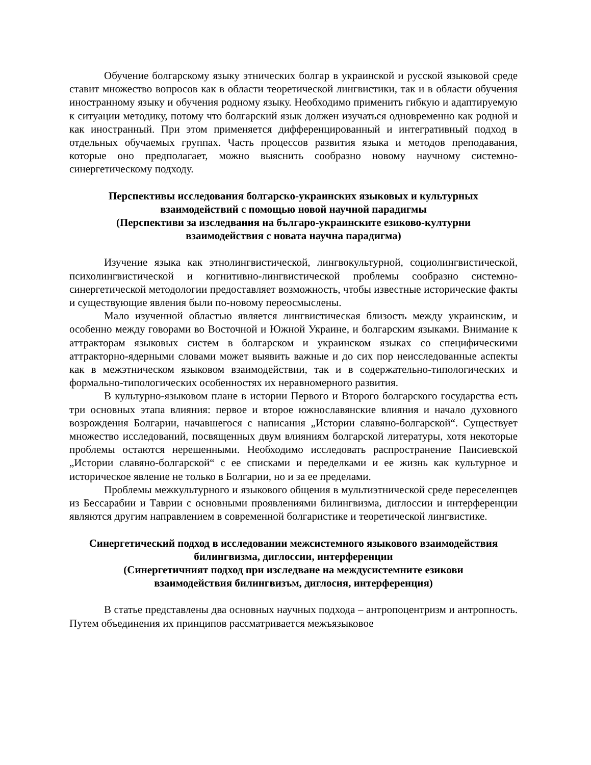Обучение болгарскому языку этнических болгар в украинской и русской языковой среде ставит множество вопросов как в области теоретической лингвистики, так и в области обучения иностранному языку и обучения родному языку. Необходимо применить гибкую и адаптируемую к ситуации методику, потому что болгарский язык должен изучаться одновременно как родной и как иностранный. При этом применяется дифференцированный и интегративный подход в отдельных обучаемых группах. Часть процессов развития языка и методов преподавания, которые оно предполагает, можно выяснить сообразно новому научному системно-синергетическому подходу.
Перспективы исследования болгарско-украинских языковых и культурных
взаимодействий с помощью новой научной парадигмы
(Перспективи за изследвания на българо-украинските езиково-културни
взаимодействия с новата научна парадигма)
Изучение языка как этнолингвистической, лингвокультурной, социолингвистической, психолингвистической и когнитивно-лингвистической проблемы сообразно системно-синергетической методологии предоставляет возможность, чтобы известные исторические факты и существующие явления были по-новому переосмыслены.
Мало изученной областью является лингвистическая близость между украинским, и особенно между говорами во Восточной и Южной Украине, и болгарским языками. Внимание к аттракторам языковых систем в болгарском и украинском языках со специфическими аттракторно-ядерными словами может выявить важные и до сих пор неисследованные аспекты как в межэтническом языковом взаимодействии, так и в содержательно-типологических и формально-типологических особенностях их неравномерного развития.
В культурно-языковом плане в истории Первого и Второго болгарского государства есть три основных этапа влияния: первое и второе южнославянские влияния и начало духовного возрождения Болгарии, начавшегося с написания „Истории славяно-болгарской“. Существует множество исследований, посвященных двум влияниям болгарской литературы, хотя некоторые проблемы остаются нерешенными. Необходимо исследовать распространение Паисиевской „Истории славяно-болгарской“ с ее списками и переделками и ее жизнь как культурное и историческое явление не только в Болгарии, но и за ее пределами.
Проблемы межкультурного и языкового общения в мультиэтнической среде переселенцев из Бессарабии и Таврии с основными проявлениями билингвизма, диглоссии и интерференции являются другим направлением в современной болгаристике и теоретической лингвистике.
Синергетический подход в исследовании межсистемного языкового взаимодействия
билингвизма, диглоссии, интерференции
(Синергетичният подход при изследване на междусистемните езикови
взаимодействия билингвизъм, диглосия, интерференция)
В статье представлены два основных научных подхода – антропоцентризм и антропность. Путем объединения их принципов рассматривается межъязыковое